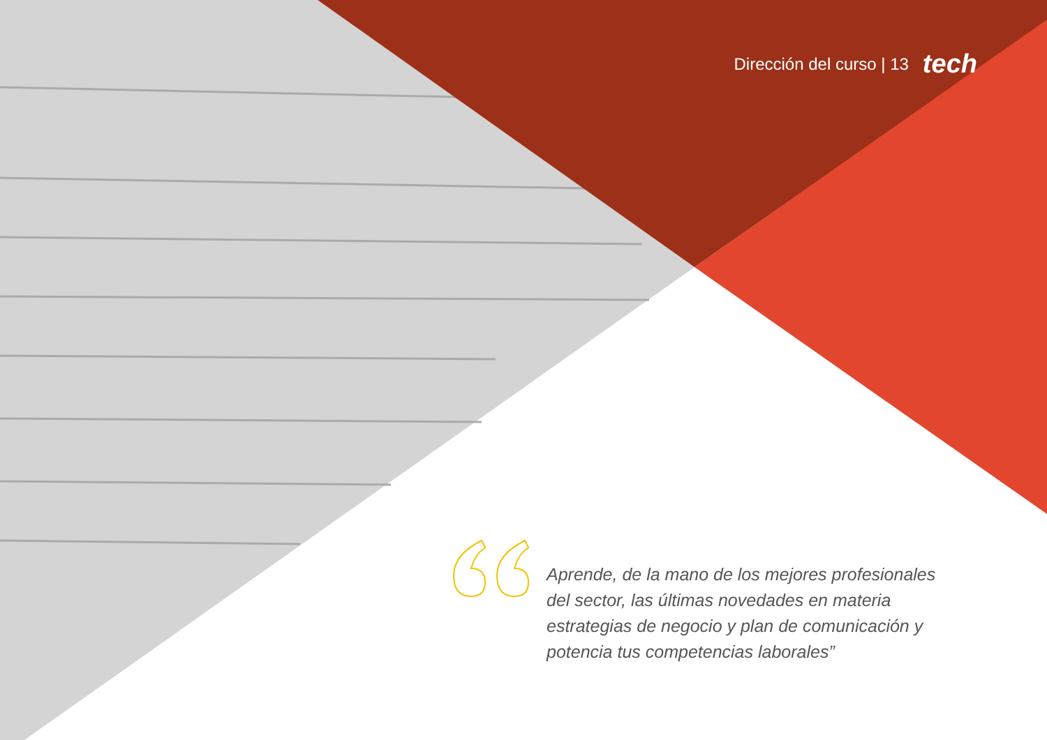Dirección del curso | 13 tech
Aprende, de la mano de los mejores profesionales del sector, las últimas novedades en materia estrategias de negocio y plan de comunicación y potencia tus competencias laborales”